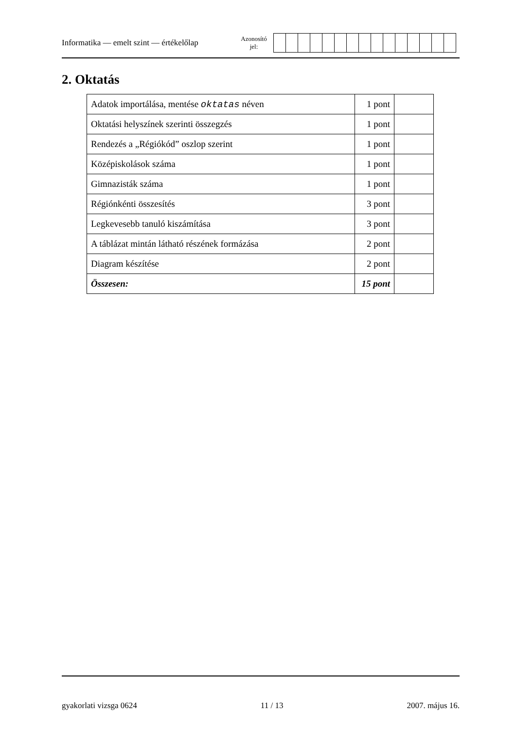Informatika — emelt szint — értékelőlap
Azonosító
jel:
2. Oktatás
| Adatok importálása, mentése oktatas néven | 1 pont | |
| Oktatási helyszínek szerinti összegzés | 1 pont | |
| Rendezés a „Régiókód” oszlop szerint | 1 pont | |
| Középiskolások száma | 1 pont | |
| Gimnazisták száma | 1 pont | |
| Régiónkénti összesítés | 3 pont | |
| Legkevesebb tanuló kiszámítása | 3 pont | |
| A táblázat mintán látható részének formázása | 2 pont | |
| Diagram készítése | 2 pont | |
| Összesen: | 15 pont | |
gyakorlati vizsga 0624 11 / 13 2007. május 16.